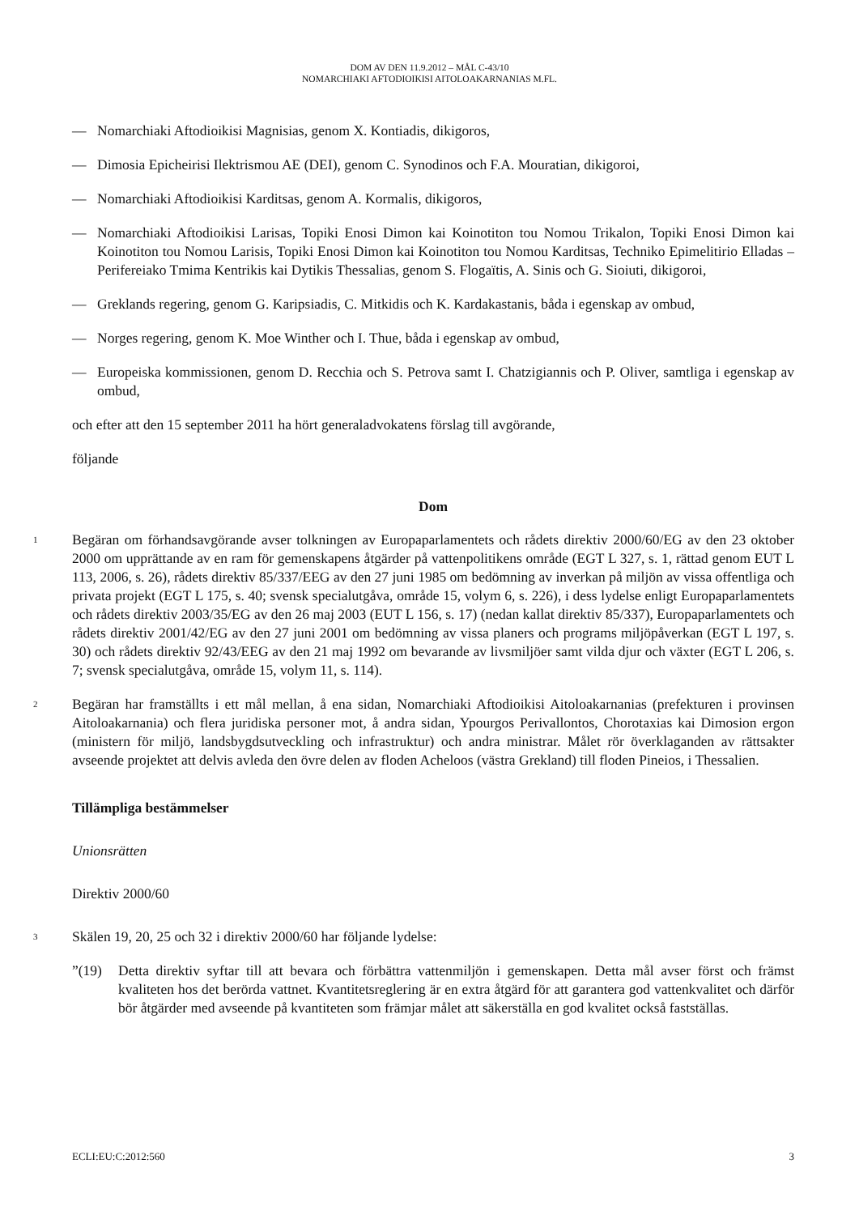DOM AV DEN 11.9.2012 – MÅL C-43/10
NOMARCHIAKI AFTODIOIKISI AITOLOAKARNANIAS M.FL.
— Nomarchiaki Aftodioikisi Magnisias, genom X. Kontiadis, dikigoros,
— Dimosia Epicheirisi Ilektrismou AE (DEI), genom C. Synodinos och F.A. Mouratian, dikigoroi,
— Nomarchiaki Aftodioikisi Karditsas, genom A. Kormalis, dikigoros,
— Nomarchiaki Aftodioikisi Larisas, Topiki Enosi Dimon kai Koinotiton tou Nomou Trikalon, Topiki Enosi Dimon kai Koinotiton tou Nomou Larisis, Topiki Enosi Dimon kai Koinotiton tou Nomou Karditsas, Techniko Epimelitirio Elladas – Perifereiako Tmima Kentrikis kai Dytikis Thessalias, genom S. Flogaïtis, A. Sinis och G. Sioiuti, dikigoroi,
— Greklands regering, genom G. Karipsiadis, C. Mitkidis och K. Kardakastanis, båda i egenskap av ombud,
— Norges regering, genom K. Moe Winther och I. Thue, båda i egenskap av ombud,
— Europeiska kommissionen, genom D. Recchia och S. Petrova samt I. Chatzigiannis och P. Oliver, samtliga i egenskap av ombud,
och efter att den 15 september 2011 ha hört generaladvokatens förslag till avgörande,
följande
Dom
1
Begäran om förhandsavgörande avser tolkningen av Europaparlamentets och rådets direktiv 2000/60/EG av den 23 oktober 2000 om upprättande av en ram för gemenskapens åtgärder på vattenpolitikens område (EGT L 327, s. 1, rättad genom EUT L 113, 2006, s. 26), rådets direktiv 85/337/EEG av den 27 juni 1985 om bedömning av inverkan på miljön av vissa offentliga och privata projekt (EGT L 175, s. 40; svensk specialutgåva, område 15, volym 6, s. 226), i dess lydelse enligt Europaparlamentets och rådets direktiv 2003/35/EG av den 26 maj 2003 (EUT L 156, s. 17) (nedan kallat direktiv 85/337), Europaparlamentets och rådets direktiv 2001/42/EG av den 27 juni 2001 om bedömning av vissa planers och programs miljöpåverkan (EGT L 197, s. 30) och rådets direktiv 92/43/EEG av den 21 maj 1992 om bevarande av livsmiljöer samt vilda djur och växter (EGT L 206, s. 7; svensk specialutgåva, område 15, volym 11, s. 114).
2
Begäran har framställts i ett mål mellan, å ena sidan, Nomarchiaki Aftodioikisi Aitoloakarnanias (prefekturen i provinsen Aitoloakarnania) och flera juridiska personer mot, å andra sidan, Ypourgos Perivallontos, Chorotaxias kai Dimosion ergon (ministern för miljö, landsbygdsutveckling och infrastruktur) och andra ministrar. Målet rör överklaganden av rättsakter avseende projektet att delvis avleda den övre delen av floden Acheloos (västra Grekland) till floden Pineios, i Thessalien.
Tillämpliga bestämmelser
Unionsrätten
Direktiv 2000/60
3
Skälen 19, 20, 25 och 32 i direktiv 2000/60 har följande lydelse:
”(19) Detta direktiv syftar till att bevara och förbättra vattenmiljön i gemenskapen. Detta mål avser först och främst kvaliteten hos det berörda vattnet. Kvantitetsreglering är en extra åtgärd för att garantera god vattenkvalitet och därför bör åtgärder med avseende på kvantiteten som främjar målet att säkerställa en god kvalitet också fastställas.
ECLI:EU:C:2012:560 3